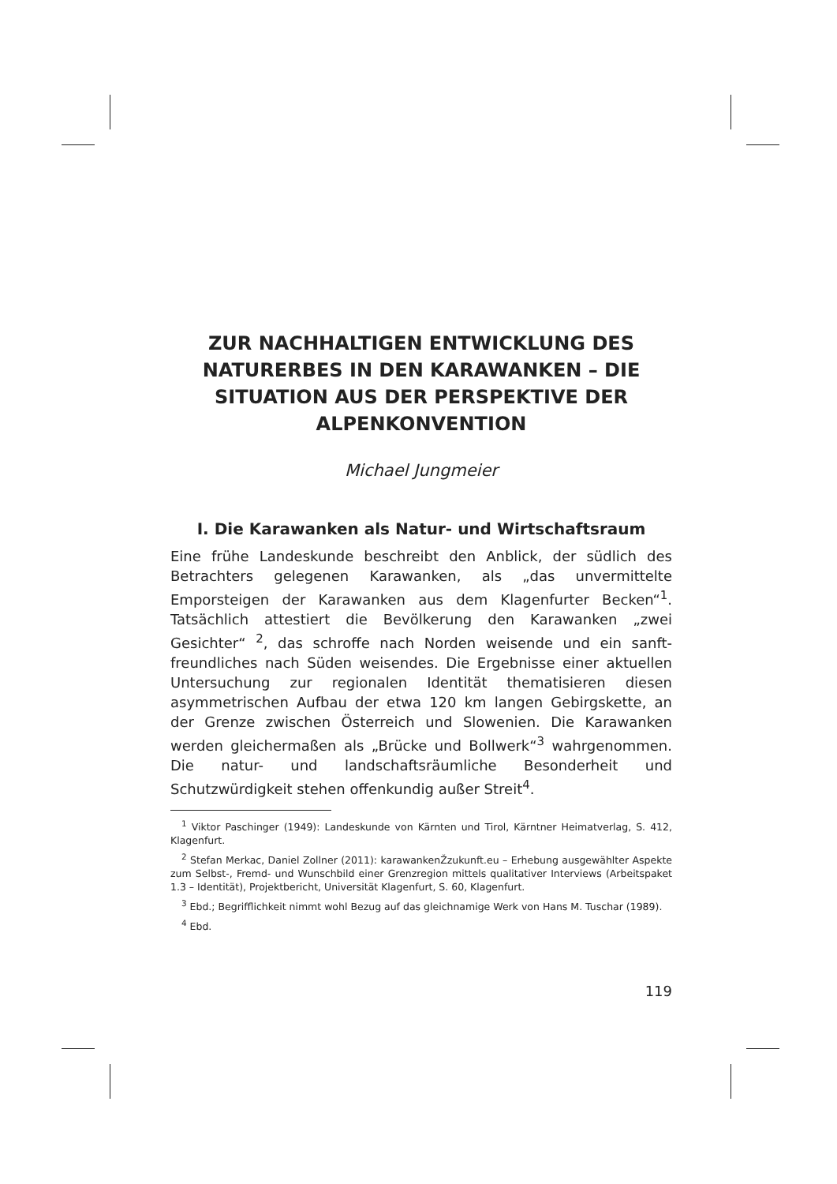ZUR NACHHALTIGEN ENTWICKLUNG DES NATURERBES IN DEN KARAWANKEN – DIE SITUATION AUS DER PERSPEKTIVE DER ALPENKONVENTION
Michael Jungmeier
I. Die Karawanken als Natur- und Wirtschaftsraum
Eine frühe Landeskunde beschreibt den Anblick, der südlich des Betrachters gelegenen Karawanken, als „das unvermittelte Emporsteigen der Karawanken aus dem Klagenfurter Becken“<sup>1</sup>. Tatsächlich attestiert die Bevölkerung den Karawanken „zwei Gesichter“ <sup>2</sup>, das schroffe nach Norden weisende und ein sanft-freundliches nach Süden weisendes. Die Ergebnisse einer aktuellen Untersuchung zur regionalen Identität thematisieren diesen asymmetrischen Aufbau der etwa 120 km langen Gebirgskette, an der Grenze zwischen Österreich und Slowenien. Die Karawanken werden gleichermaßen als „Brücke und Bollwerk“<sup>3</sup> wahrgenommen. Die natur- und landschaftsräumliche Besonderheit und Schutzwürdigkeit stehen offenkundig außer Streit<sup>4</sup>.
<sup>1</sup> Viktor Paschinger (1949): Landeskunde von Kärnten und Tirol, Kärntner Heimatverlag, S. 412, Klagenfurt.
<sup>2</sup> Stefan Merkac, Daniel Zollner (2011): karawankenŽzukunft.eu – Erhebung ausgewählter Aspekte zum Selbst-, Fremd- und Wunschbild einer Grenzregion mittels qualitativer Interviews (Arbeitspaket 1.3 – Identität), Projektbericht, Universität Klagenfurt, S. 60, Klagenfurt.
<sup>3</sup> Ebd.; Begrifflichkeit nimmt wohl Bezug auf das gleichnamige Werk von Hans M. Tuschar (1989).
<sup>4</sup> Ebd.
119